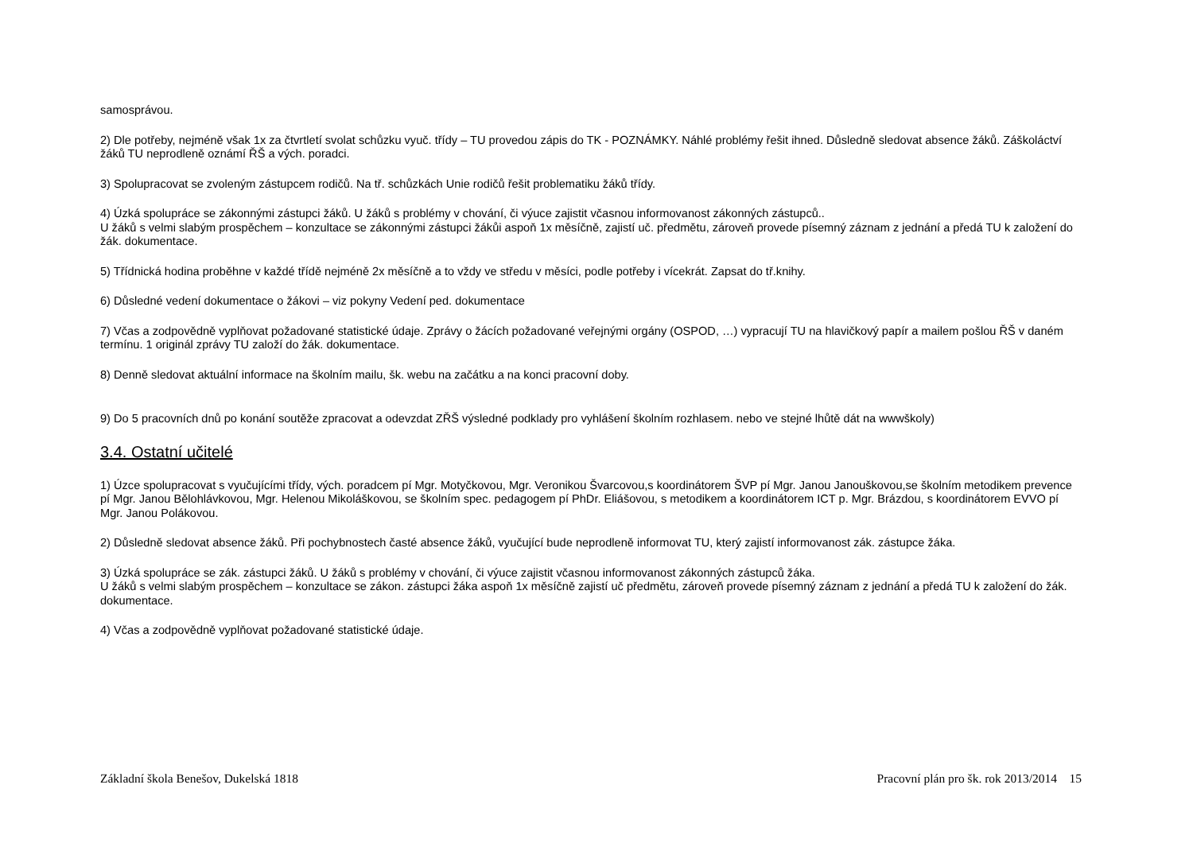samosprávou.
2) Dle potřeby, nejméně však 1x za čtvrtletí svolat schůzku vyuč. třídy – TU provedou zápis do TK - POZNÁMKY. Náhlé problémy řešit ihned. Důsledně sledovat absence žáků. Záškoláctví žáků TU neprodleně oznámí ŘŠ a vých. poradci.
3) Spolupracovat se zvoleným zástupcem rodičů. Na tř. schůzkách Unie rodičů řešit problematiku žáků třídy.
4) Úzká spolupráce se zákonnými zástupci žáků. U žáků s problémy v chování, či výuce zajistit včasnou informovanost zákonných zástupců..
U žáků s velmi slabým prospěchem – konzultace se zákonnými zástupci žákůi aspoň 1x měsíčně, zajistí uč. předmětu, zároveň provede písemný záznam z jednání a předá TU k založení do žák. dokumentace.
5) Třídnická hodina proběhne v každé třídě nejméně 2x měsíčně a to vždy ve středu v měsíci, podle potřeby i vícekrát. Zapsat do tř.knihy.
6) Důsledné vedení dokumentace o žákovi – viz pokyny Vedení ped. dokumentace
7) Včas a zodpovědně vyplňovat požadované statistické údaje. Zprávy o žácích požadované veřejnými orgány (OSPOD, …) vypracují TU na hlavičkový papír a mailem pošlou ŘŠ v daném termínu. 1 originál zprávy TU založí do žák. dokumentace.
8) Denně sledovat aktuální informace na školním mailu, šk. webu na začátku a na konci pracovní doby.
9) Do 5 pracovních dnů po konání soutěže zpracovat a odevzdat ZŘŠ výsledné podklady pro vyhlášení školním rozhlasem. nebo ve stejné lhůtě dát na wwwškoly)
3.4. Ostatní učitelé
1) Úzce spolupracovat s vyučujícími třídy, vých. poradcem pí Mgr. Motyčkovou, Mgr. Veronikou Švarcovou,s koordinátorem ŠVP pí Mgr. Janou Janouškovou,se školním metodikem prevence pí Mgr. Janou Bělohlávkovou, Mgr. Helenou Mikoláškovou, se školním spec. pedagogem pí PhDr. Eliášovou, s metodikem a koordinátorem ICT p. Mgr. Brázdou, s koordinátorem EVVO pí Mgr. Janou Polákovou.
2) Důsledně sledovat absence žáků. Při pochybnostech časté absence žáků, vyučující bude neprodleně informovat TU, který zajistí informovanost zák. zástupce žáka.
3) Úzká spolupráce se zák. zástupci žáků. U žáků s problémy v chování, či výuce zajistit včasnou informovanost zákonných zástupců žáka.
U žáků s velmi slabým prospěchem – konzultace se zákon. zástupci žáka aspoň 1x měsíčně zajistí uč předmětu, zároveň provede písemný záznam z jednání a předá TU k založení do žák. dokumentace.
4) Včas a zodpovědně vyplňovat požadované statistické údaje.
Základní škola Benešov, Dukelská 1818 Pracovní plán pro šk. rok 2013/2014 15